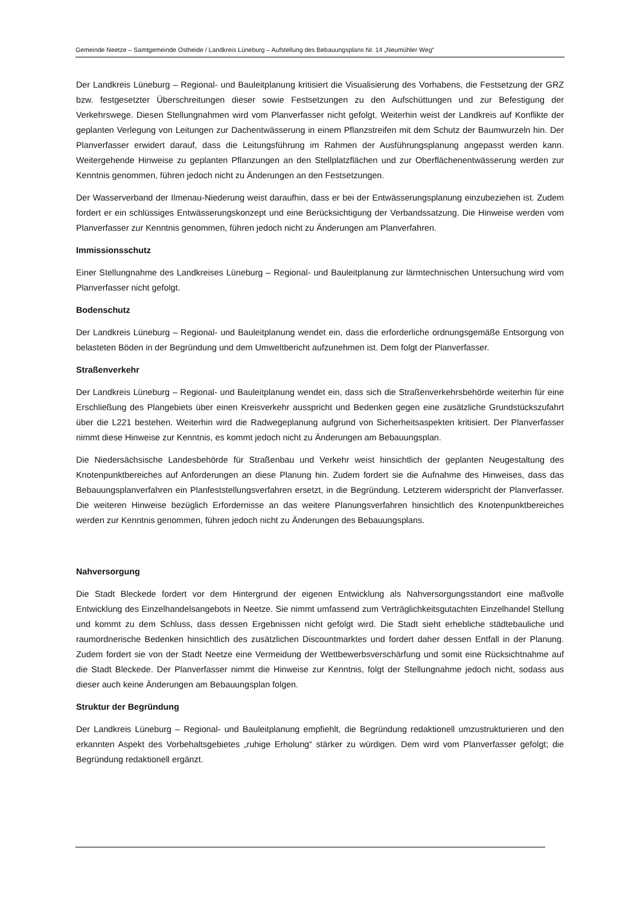Gemeinde Neetze – Samtgemeinde Ostheide / Landkreis Lüneburg – Aufstellung des Bebauungsplans Nr. 14 „Neumühler Weg“
Der Landkreis Lüneburg – Regional- und Bauleitplanung kritisiert die Visualisierung des Vorhabens, die Festsetzung der GRZ bzw. festgesetzter Überschreitungen dieser sowie Festsetzungen zu den Aufschüttungen und zur Befestigung der Verkehrswege. Diesen Stellungnahmen wird vom Planverfasser nicht gefolgt. Weiterhin weist der Landkreis auf Konflikte der geplanten Verlegung von Leitungen zur Dachentwässerung in einem Pflanzstreifen mit dem Schutz der Baumwurzeln hin. Der Planverfasser erwidert darauf, dass die Leitungsführung im Rahmen der Ausführungsplanung angepasst werden kann. Weitergehende Hinweise zu geplanten Pflanzungen an den Stellplatzflächen und zur Oberflächenentwässerung werden zur Kenntnis genommen, führen jedoch nicht zu Änderungen an den Festsetzungen.
Der Wasserverband der Ilmenau-Niederung weist daraufhin, dass er bei der Entwässerungsplanung einzubeziehen ist. Zudem fordert er ein schlüssiges Entwässerungskonzept und eine Berücksichtigung der Verbandssatzung. Die Hinweise werden vom Planverfasser zur Kenntnis genommen, führen jedoch nicht zu Änderungen am Planverfahren.
Immissionsschutz
Einer Stellungnahme des Landkreises Lüneburg – Regional- und Bauleitplanung zur lärmtechnischen Untersuchung wird vom Planverfasser nicht gefolgt.
Bodenschutz
Der Landkreis Lüneburg – Regional- und Bauleitplanung wendet ein, dass die erforderliche ordnungsgemäße Entsorgung von belasteten Böden in der Begründung und dem Umweltbericht aufzunehmen ist. Dem folgt der Planverfasser.
Straßenverkehr
Der Landkreis Lüneburg – Regional- und Bauleitplanung wendet ein, dass sich die Straßenverkehrsbehörde weiterhin für eine Erschließung des Plangebiets über einen Kreisverkehr ausspricht und Bedenken gegen eine zusätzliche Grundstückszufahrt über die L221 bestehen. Weiterhin wird die Radwegeplanung aufgrund von Sicherheitsaspekten kritisiert. Der Planverfasser nimmt diese Hinweise zur Kenntnis, es kommt jedoch nicht zu Änderungen am Bebauungsplan.
Die Niedersächsische Landesbehörde für Straßenbau und Verkehr weist hinsichtlich der geplanten Neugestaltung des Knotenpunktbereiches auf Anforderungen an diese Planung hin. Zudem fordert sie die Aufnahme des Hinweises, dass das Bebauungsplanverfahren ein Planfeststellungsverfahren ersetzt, in die Begründung. Letzterem widerspricht der Planverfasser. Die weiteren Hinweise bezüglich Erfordernisse an das weitere Planungsverfahren hinsichtlich des Knotenpunktbereiches werden zur Kenntnis genommen, führen jedoch nicht zu Änderungen des Bebauungsplans.
Nahversorgung
Die Stadt Bleckede fordert vor dem Hintergrund der eigenen Entwicklung als Nahversorgungsstandort eine maßvolle Entwicklung des Einzelhandelsangebots in Neetze. Sie nimmt umfassend zum Verträglichkeitsgutachten Einzelhandel Stellung und kommt zu dem Schluss, dass dessen Ergebnissen nicht gefolgt wird. Die Stadt sieht erhebliche städtebauliche und raumordnerische Bedenken hinsichtlich des zusätzlichen Discountmarktes und fordert daher dessen Entfall in der Planung. Zudem fordert sie von der Stadt Neetze eine Vermeidung der Wettbewerbsverschärfung und somit eine Rücksichtnahme auf die Stadt Bleckede. Der Planverfasser nimmt die Hinweise zur Kenntnis, folgt der Stellungnahme jedoch nicht, sodass aus dieser auch keine Änderungen am Bebauungsplan folgen.
Struktur der Begründung
Der Landkreis Lüneburg – Regional- und Bauleitplanung empfiehlt, die Begründung redaktionell umzustrukturieren und den erkannten Aspekt des Vorbehaltsgebietes „ruhige Erholung“ stärker zu würdigen. Dem wird vom Planverfasser gefolgt; die Begründung redaktionell ergänzt.